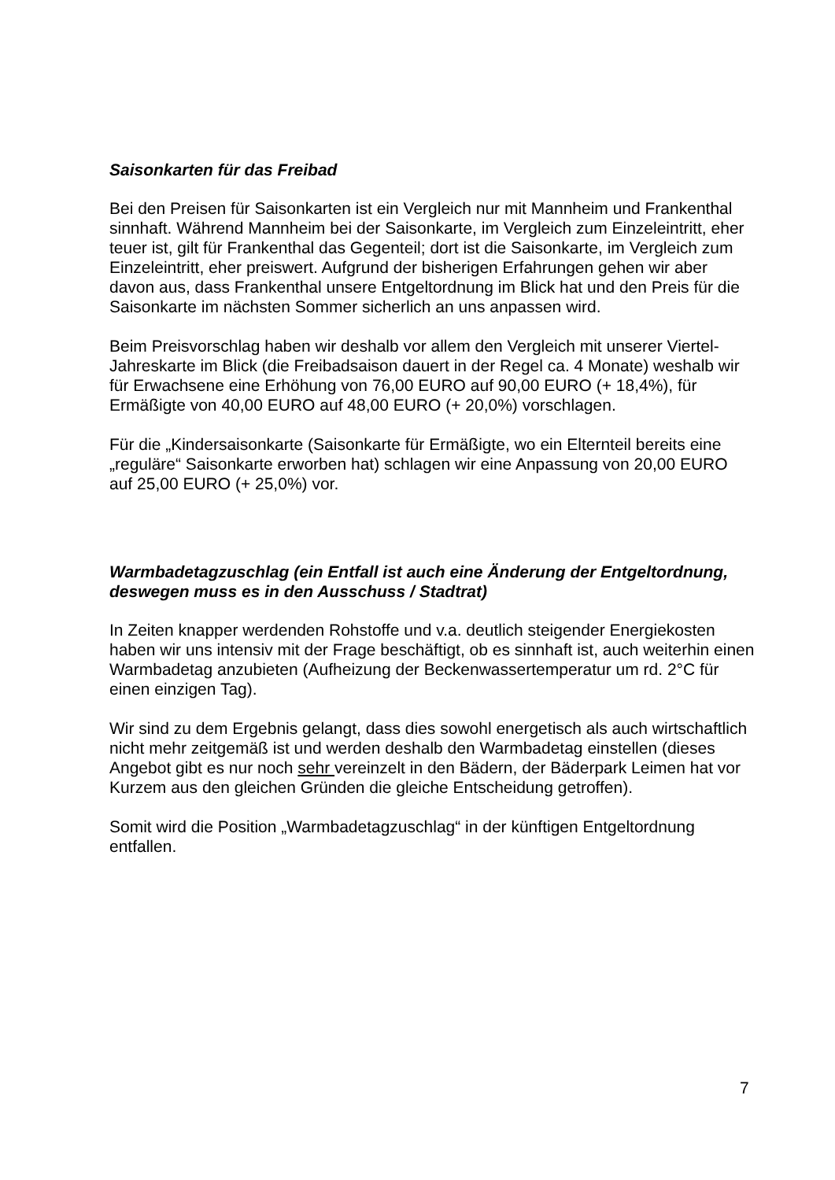Saisonkarten für das Freibad
Bei den Preisen für Saisonkarten ist ein Vergleich nur mit Mannheim und Frankenthal sinnhaft. Während Mannheim bei der Saisonkarte, im Vergleich zum Einzeleintritt, eher teuer ist, gilt für Frankenthal das Gegenteil; dort ist die Saisonkarte, im Vergleich zum Einzeleintritt, eher preiswert. Aufgrund der bisherigen Erfahrungen gehen wir aber davon aus, dass Frankenthal unsere Entgeltordnung im Blick hat und den Preis für die Saisonkarte im nächsten Sommer sicherlich an uns anpassen wird.
Beim Preisvorschlag haben wir deshalb vor allem den Vergleich mit unserer Viertel-Jahreskarte im Blick (die Freibadsaison dauert in der Regel ca. 4 Monate) weshalb wir für Erwachsene eine Erhöhung von 76,00 EURO auf 90,00 EURO (+ 18,4%), für Ermäßigte von 40,00 EURO auf 48,00 EURO (+ 20,0%) vorschlagen.
Für die „Kindersaisonkarte (Saisonkarte für Ermäßigte, wo ein Elternteil bereits eine „reguläre“ Saisonkarte erworben hat) schlagen wir eine Anpassung von 20,00 EURO auf 25,00 EURO (+ 25,0%) vor.
Warmbadetagzuschlag (ein Entfall ist auch eine Änderung der Entgeltordnung, deswegen muss es in den Ausschuss / Stadtrat)
In Zeiten knapper werdenden Rohstoffe und v.a. deutlich steigender Energiekosten haben wir uns intensiv mit der Frage beschäftigt, ob es sinnhaft ist, auch weiterhin einen Warmbadetag anzubieten (Aufheizung der Beckenwassertemperatur um rd. 2°C für einen einzigen Tag).
Wir sind zu dem Ergebnis gelangt, dass dies sowohl energetisch als auch wirtschaftlich nicht mehr zeitgemäß ist und werden deshalb den Warmbadetag einstellen (dieses Angebot gibt es nur noch sehr vereinzelt in den Bädern, der Bäderpark Leimen hat vor Kurzem aus den gleichen Gründen die gleiche Entscheidung getroffen).
Somit wird die Position „Warmbadetagzuschlag“ in der künftigen Entgeltordnung entfallen.
7